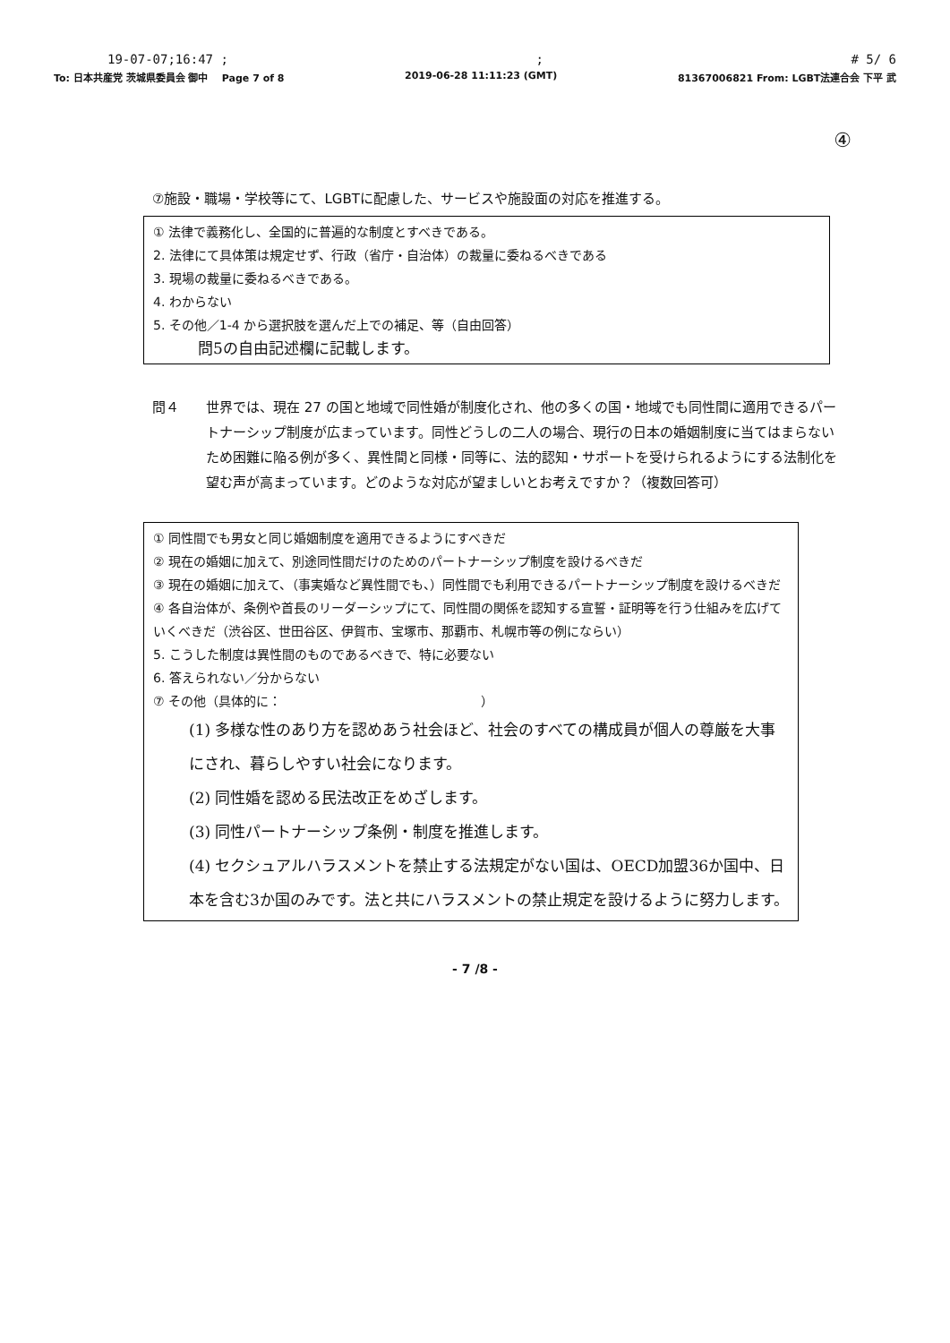19-07-07;16:47 ;; # 5/ 6
To: 日本共産党 茨城県委員会 御中 Page 7 of 8 2019-06-28 11:11:23 (GMT) 81367006821 From: LGBT法連合会 下平 武
④
⑦施設・職場・学校等にて、LGBTに配慮した、サービスや施設面の対応を推進する。
① 法律で義務化し、全国的に普遍的な制度とすべきである。
2. 法律にて具体策は規定せず、行政（省庁・自治体）の裁量に委ねるべきである
3. 現場の裁量に委ねるべきである。
4. わからない
5. その他／1-4 から選択肢を選んだ上での補足、等（自由回答）
問5の自由記述欄に記載します。
問４ 世界では、現在 27 の国と地域で同性婚が制度化され、他の多くの国・地域でも同性間に適用できるパートナーシップ制度が広まっています。同性どうしの二人の場合、現行の日本の婚姻制度に当てはまらないため困難に陥る例が多く、異性間と同様・同等に、法的認知・サポートを受けられるようにする法制化を望む声が高まっています。どのような対応が望ましいとお考えですか？（複数回答可）
① 同性間でも男女と同じ婚姻制度を適用できるようにすべきだ
② 現在の婚姻に加えて、別途同性間だけのためのパートナーシップ制度を設けるべきだ
③ 現在の婚姻に加えて、（事実婚など異性間でも、）同性間でも利用できるパートナーシップ制度を設けるべきだ
④ 各自治体が、条例や首長のリーダーシップにて、同性間の関係を認知する宣誓・証明等を行う仕組みを広げていくべきだ（渋谷区、世田谷区、伊賀市、宝塚市、那覇市、札幌市等の例にならい）
5. こうした制度は異性間のものであるべきで、特に必要ない
6. 答えられない／分からない
⑦ その他（具体的に： ）
(1) 多様な性のあり方を認めあう社会ほど、社会のすべての構成員が個人の尊厳を大事にされ、暮らしやすい社会になります。
(2) 同性婚を認める民法改正をめざします。
(3) 同性パートナーシップ条例・制度を推進します。
(4) セクシュアルハラスメントを禁止する法規定がない国は、OECD加盟36か国中、日本を含む3か国のみです。法と共にハラスメントの禁止規定を設けるように努力します。
- 7 /8 -